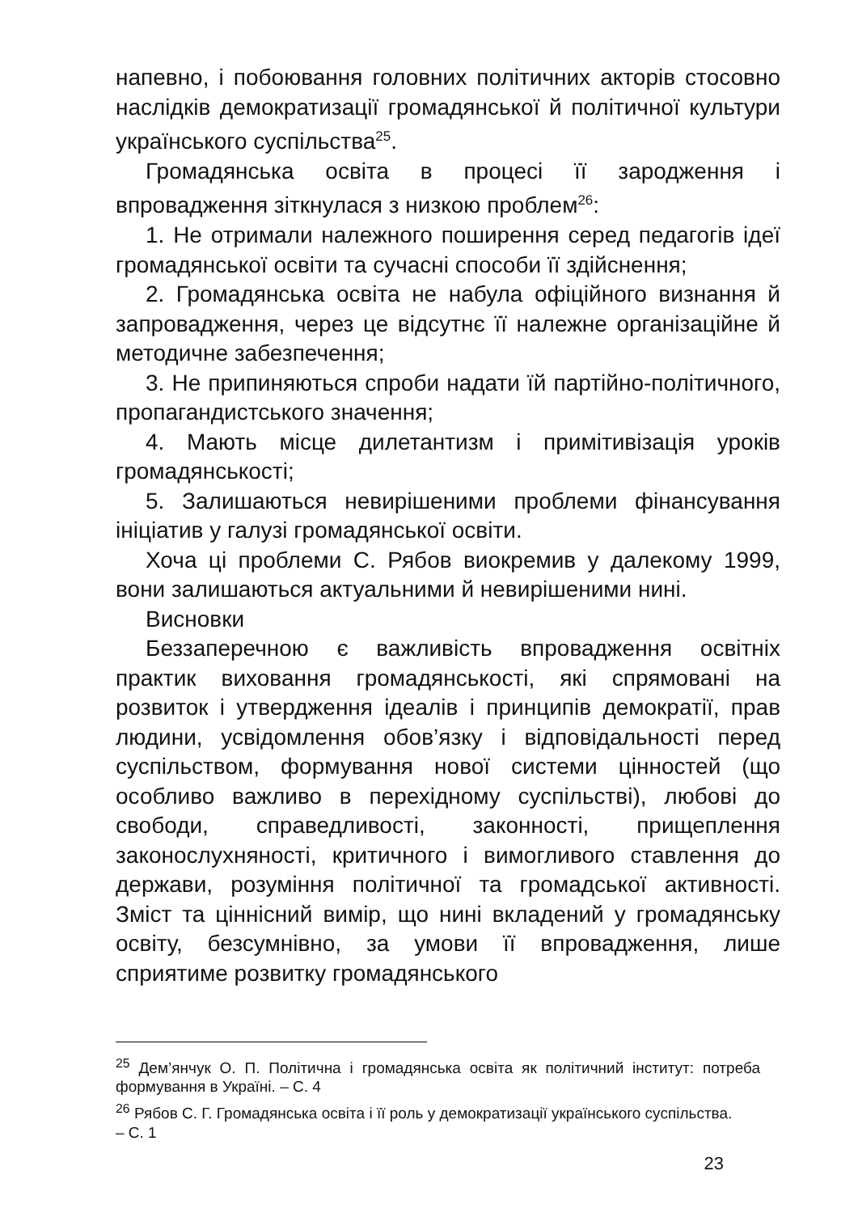напевно, і побоювання головних політичних акторів стосовно наслідків демократизації громадянської й політичної культури українського суспільства<sup>25</sup>.
Громадянська освіта в процесі її зародження і впровадження зіткнулася з низкою проблем<sup>26</sup>:
1. Не отримали належного поширення серед педагогів ідеї громадянської освіти та сучасні способи її здійснення;
2. Громадянська освіта не набула офіційного визнання й запровадження, через це відсутнє її належне організаційне й методичне забезпечення;
3. Не припиняються спроби надати їй партійно-політичного, пропагандистського значення;
4. Мають місце дилетантизм і примітивізація уроків громадянськості;
5. Залишаються невирішеними проблеми фінансування ініціатив у галузі громадянської освіти.
Хоча ці проблеми С. Рябов виокремив у далекому 1999, вони залишаються актуальними й невирішеними нині.
Висновки
Беззаперечною є важливість впровадження освітніх практик виховання громадянськості, які спрямовані на розвиток і утвердження ідеалів і принципів демократії, прав людини, усвідомлення обов’язку і відповідальності перед суспільством, формування нової системи цінностей (що особливо важливо в перехідному суспільстві), любові до свободи, справедливості, законності, прищеплення законослухняності, критичного і вимогливого ставлення до держави, розуміння політичної та громадської активності. Зміст та ціннісний вимір, що нині вкладений у громадянську освіту, безсумнівно, за умови її впровадження, лише сприятиме розвитку громадянського
<sup>25</sup> Дем’янчук О. П. Політична і громадянська освіта як політичний інститут: потреба формування в Україні. – С. 4
<sup>26</sup> Рябов С. Г. Громадянська освіта і її роль у демократизації українського суспільства.
– С. 1
23